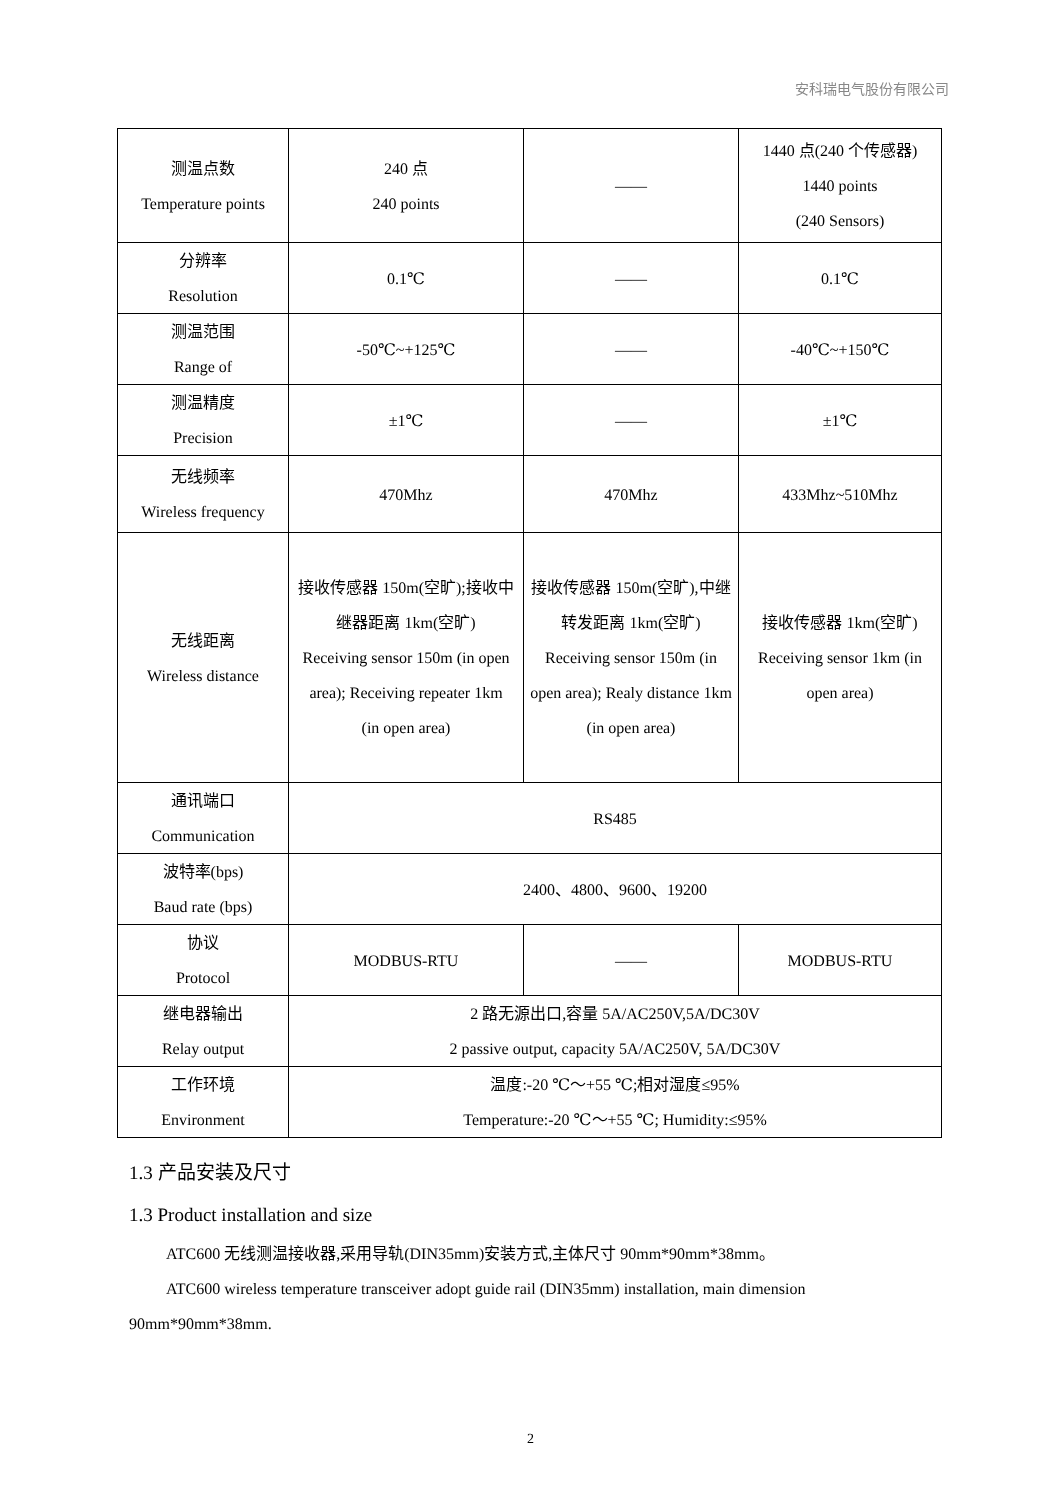安科瑞电气股份有限公司
| 测温点数 Temperature points | 240 点 240 points | —— | 1440 点(240 个传感器) 1440 points (240 Sensors) |
| 分辨率 Resolution | 0.1℃ | —— | 0.1℃ |
| 测温范围 Range of | -50℃~+125℃ | —— | -40℃~+150℃ |
| 测温精度 Precision | ±1℃ | —— | ±1℃ |
| 无线频率 Wireless frequency | 470Mhz | 470Mhz | 433Mhz~510Mhz |
| 无线距离 Wireless distance | 接收传感器 150m(空旷);接收中继器距离 1km(空旷) Receiving sensor 150m (in open area); Receiving repeater 1km (in open area) | 接收传感器 150m(空旷),中继转发距离 1km(空旷) Receiving sensor 150m (in open area); Realy distance 1km (in open area) | 接收传感器 1km(空旷) Receiving sensor 1km (in open area) |
| 通讯端口 Communication | RS485 | | |
| 波特率(bps) Baud rate (bps) | 2400、4800、9600、19200 | | |
| 协议 Protocol | MODBUS-RTU | —— | MODBUS-RTU |
| 继电器输出 Relay output | 2 路无源出口,容量 5A/AC250V,5A/DC30V 2 passive output, capacity 5A/AC250V, 5A/DC30V | | |
| 工作环境 Environment | 温度:-20 ℃～+55 ℃;相对湿度≤95% Temperature:-20 ℃～+55 ℃; Humidity:≤95% | | |
1.3 产品安装及尺寸
1.3 Product installation and size
ATC600 无线测温接收器,采用导轨(DIN35mm)安装方式,主体尺寸 90mm*90mm*38mm。
ATC600 wireless temperature transceiver adopt guide rail (DIN35mm) installation, main dimension 90mm*90mm*38mm.
2